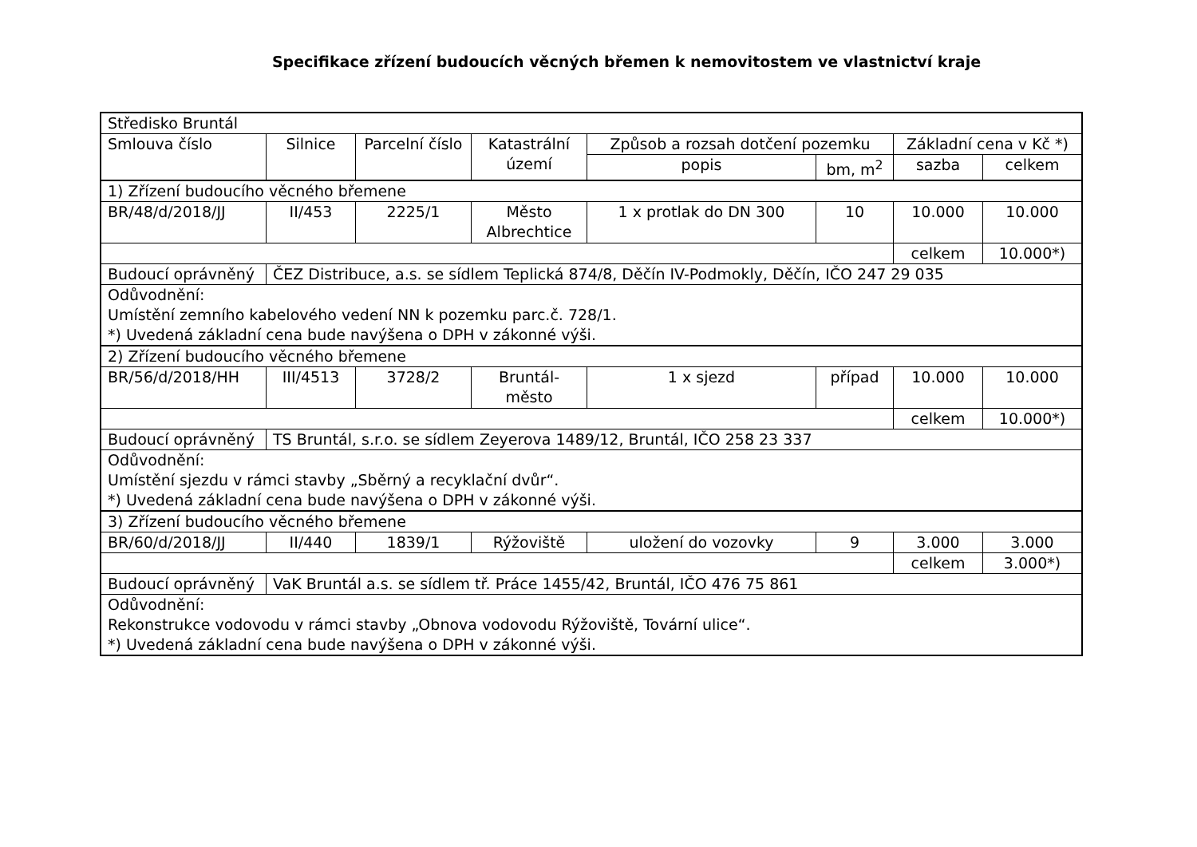Specifikace zřízení budoucích věcných břemen k nemovitostem ve vlastnictví kraje
| Středisko Bruntál | | | | | | | |
| Smlouva číslo | Silnice | Parcelní číslo | Katastrální území | Způsob a rozsah dotčení pozemku | | Základní cena v Kč *) | |
| | | | | popis | bm, m<sup>2</sup> | sazba | celkem |
| 1) Zřízení budoucího věcného břemene | | | | | | | |
| BR/48/d/2018/JJ | II/453 | 2225/1 | Město Albrechtice | 1 x protlak do DN 300 | 10 | 10.000 | 10.000 |
| | | | | | | celkem | 10.000*) |
| Budoucí oprávněný | ČEZ Distribuce, a.s. se sídlem Teplická 874/8, Děčín IV-Podmokly, Děčín, IČO 247 29 035 | | | | | | |
| Odůvodnění: Umístění zemního kabelového vedení NN k pozemku parc.č. 728/1. *) Uvedená základní cena bude navýšena o DPH v zákonné výši. | | | | | | | |
| 2) Zřízení budoucího věcného břemene | | | | | | | |
| BR/56/d/2018/HH | III/4513 | 3728/2 | Bruntál-město | 1 x sjezd | případ | 10.000 | 10.000 |
| | | | | | | celkem | 10.000*) |
| Budoucí oprávněný | TS Bruntál, s.r.o. se sídlem Zeyerova 1489/12, Bruntál, IČO 258 23 337 | | | | | | |
| Odůvodnění: Umístění sjezdu v rámci stavby „Sběrný a recyklační dvůr“. *) Uvedená základní cena bude navýšena o DPH v zákonné výši. | | | | | | | |
| 3) Zřízení budoucího věcného břemene | | | | | | | |
| BR/60/d/2018/JJ | II/440 | 1839/1 | Rýžoviště | uložení do vozovky | 9 | 3.000 | 3.000 |
| | | | | | | celkem | 3.000*) |
| Budoucí oprávněný | VaK Bruntál a.s. se sídlem tř. Práce 1455/42, Bruntál, IČO 476 75 861 | | | | | | |
| Odůvodnění: Rekonstrukce vodovodu v rámci stavby „Obnova vodovodu Rýžoviště, Tovární ulice“. *) Uvedená základní cena bude navýšena o DPH v zákonné výši. | | | | | | | |